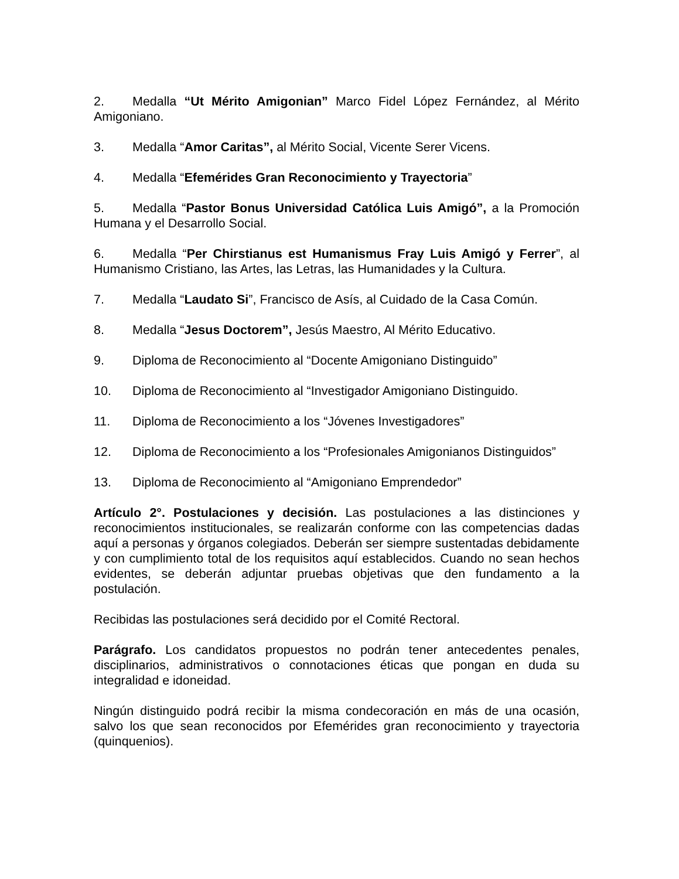2. Medalla “Ut Mérito Amigonian” Marco Fidel López Fernández, al Mérito Amigoniano.
3. Medalla “Amor Caritas”, al Mérito Social, Vicente Serer Vicens.
4. Medalla “Efemérides Gran Reconocimiento y Trayectoria”
5. Medalla “Pastor Bonus Universidad Católica Luis Amigó”, a la Promoción Humana y el Desarrollo Social.
6. Medalla “Per Chirstianus est Humanismus Fray Luis Amigó y Ferrer”, al Humanismo Cristiano, las Artes, las Letras, las Humanidades y la Cultura.
7. Medalla “Laudato Si”, Francisco de Asís, al Cuidado de la Casa Común.
8. Medalla “Jesus Doctorem”, Jesús Maestro, Al Mérito Educativo.
9. Diploma de Reconocimiento al “Docente Amigoniano Distinguido”
10. Diploma de Reconocimiento al “Investigador Amigoniano Distinguido.
11. Diploma de Reconocimiento a los “Jóvenes Investigadores”
12. Diploma de Reconocimiento a los “Profesionales Amigonianos Distinguidos”
13. Diploma de Reconocimiento al “Amigoniano Emprendedor”
Artículo 2°. Postulaciones y decisión. Las postulaciones a las distinciones y reconocimientos institucionales, se realizarán conforme con las competencias dadas aquí a personas y órganos colegiados. Deberán ser siempre sustentadas debidamente y con cumplimiento total de los requisitos aquí establecidos. Cuando no sean hechos evidentes, se deberán adjuntar pruebas objetivas que den fundamento a la postulación.
Recibidas las postulaciones será decidido por el Comité Rectoral.
Parágrafo. Los candidatos propuestos no podrán tener antecedentes penales, disciplinarios, administrativos o connotaciones éticas que pongan en duda su integralidad e idoneidad.
Ningún distinguido podrá recibir la misma condecoración en más de una ocasión, salvo los que sean reconocidos por Efemérides gran reconocimiento y trayectoria (quinquenios).